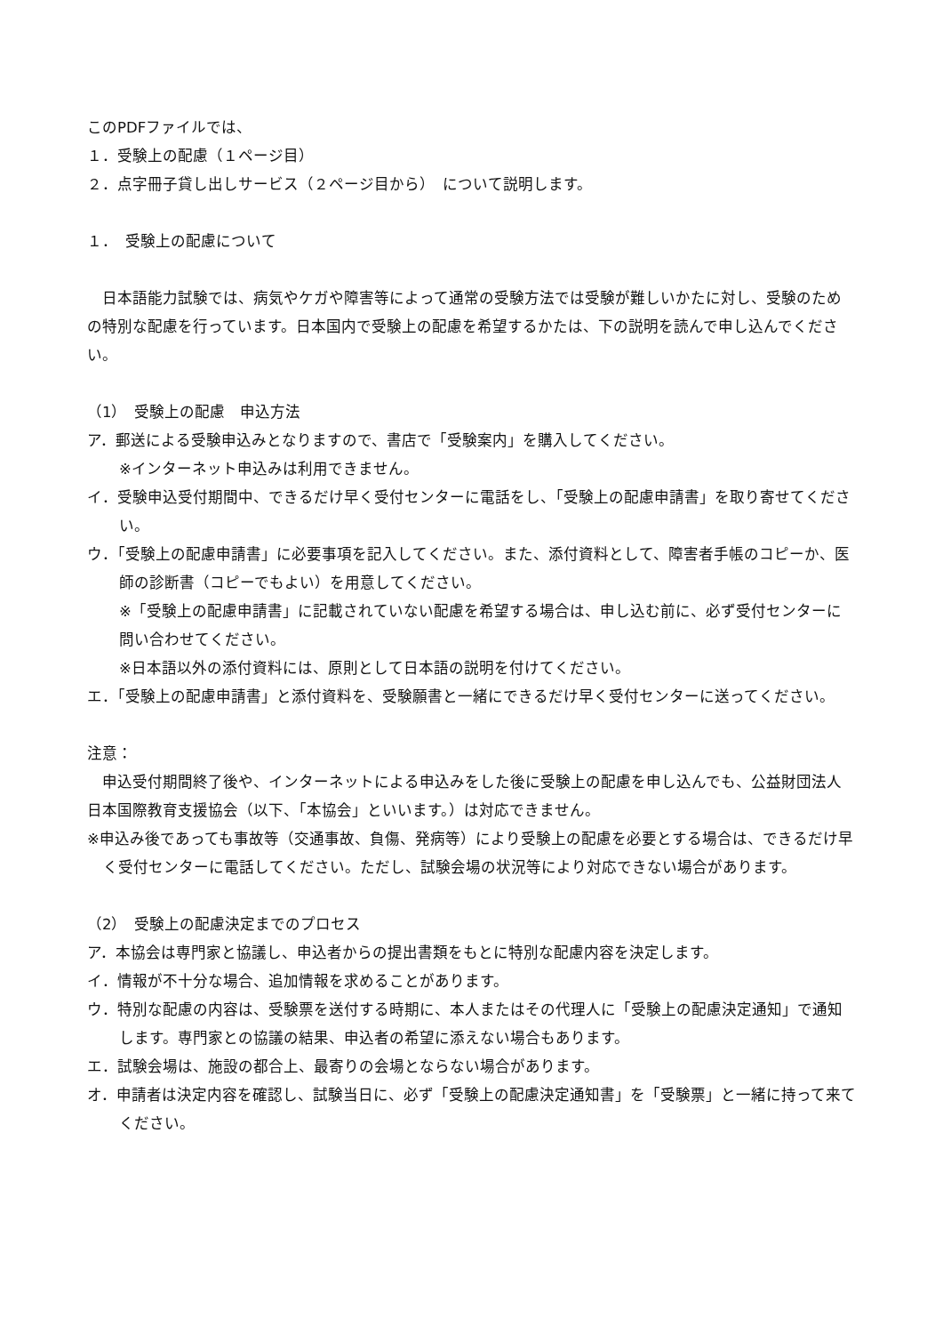このPDFファイルでは、
１．受験上の配慮（１ページ目）
２．点字冊子貸し出しサービス（２ページ目から）　について説明します。
１．　受験上の配慮について
　日本語能力試験では、病気やケガや障害等によって通常の受験方法では受験が難しいかたに対し、受験のための特別な配慮を行っています。日本国内で受験上の配慮を希望するかたは、下の説明を読んで申し込んでください。
（1）　受験上の配慮　申込方法
ア．郵送による受験申込みとなりますので、書店で「受験案内」を購入してください。
※インターネット申込みは利用できません。
イ．受験申込受付期間中、できるだけ早く受付センターに電話をし、「受験上の配慮申請書」を取り寄せてください。
ウ．「受験上の配慮申請書」に必要事項を記入してください。また、添付資料として、障害者手帳のコピーか、医師の診断書（コピーでもよい）を用意してください。
※「受験上の配慮申請書」に記載されていない配慮を希望する場合は、申し込む前に、必ず受付センターに問い合わせてください。
※日本語以外の添付資料には、原則として日本語の説明を付けてください。
エ．「受験上の配慮申請書」と添付資料を、受験願書と一緒にできるだけ早く受付センターに送ってください。
注意：
　申込受付期間終了後や、インターネットによる申込みをした後に受験上の配慮を申し込んでも、公益財団法人日本国際教育支援協会（以下、「本協会」といいます。）は対応できません。
※申込み後であっても事故等（交通事故、負傷、発病等）により受験上の配慮を必要とする場合は、できるだけ早く受付センターに電話してください。ただし、試験会場の状況等により対応できない場合があります。
（2）　受験上の配慮決定までのプロセス
ア．本協会は専門家と協議し、申込者からの提出書類をもとに特別な配慮内容を決定します。
イ．情報が不十分な場合、追加情報を求めることがあります。
ウ．特別な配慮の内容は、受験票を送付する時期に、本人またはその代理人に「受験上の配慮決定通知」で通知します。専門家との協議の結果、申込者の希望に添えない場合もあります。
エ．試験会場は、施設の都合上、最寄りの会場とならない場合があります。
オ．申請者は決定内容を確認し、試験当日に、必ず「受験上の配慮決定通知書」を「受験票」と一緒に持って来てください。